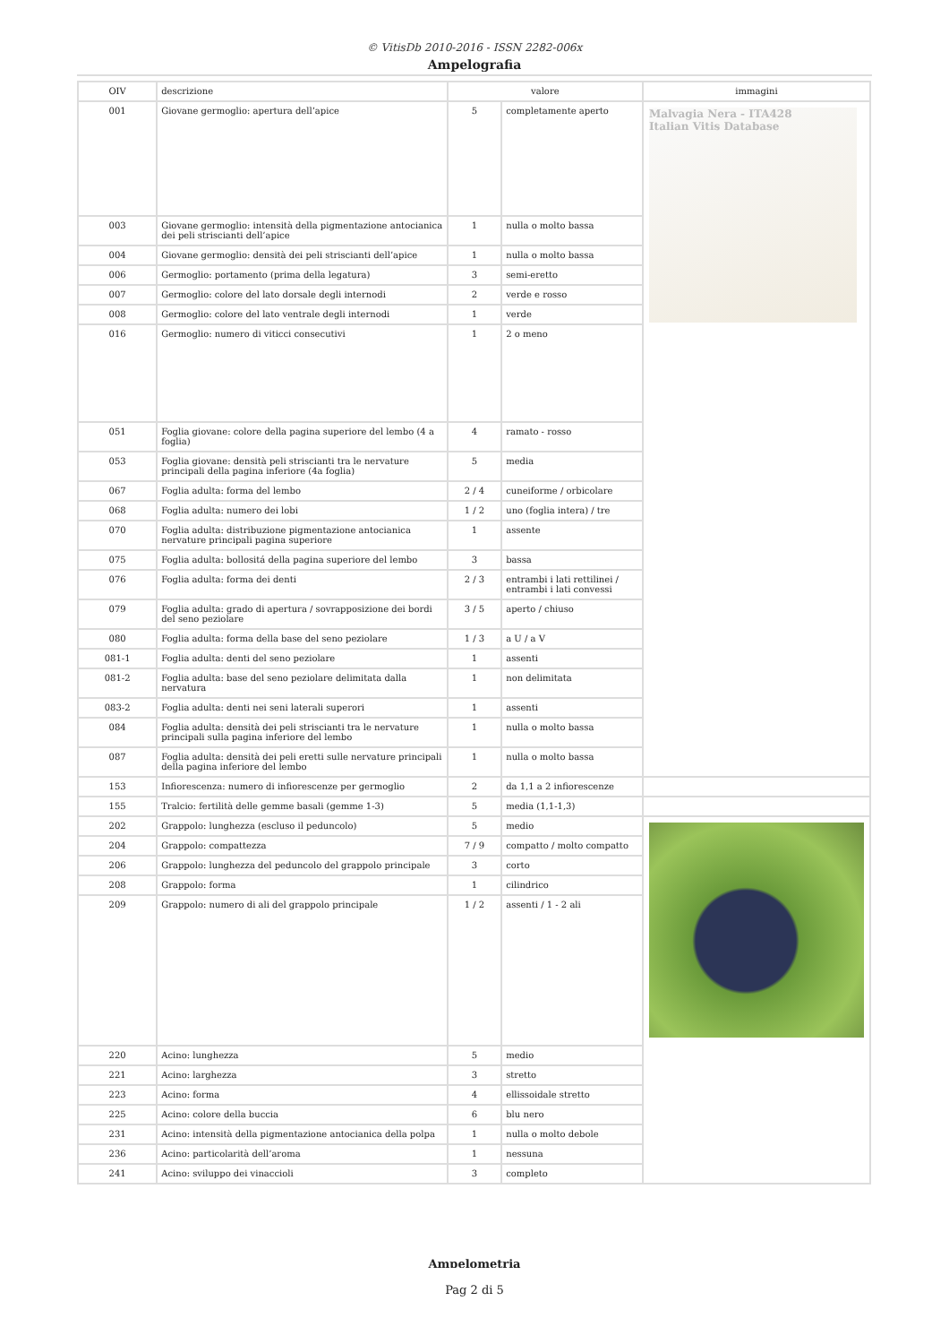© VitisDb 2010-2016 - ISSN 2282-006x
Ampelografia
| OIV | descrizione | valore | | immagini |
| --- | --- | --- | --- | --- |
| 001 | Giovane germoglio: apertura dell’apice | 5 | completamente aperto | Malvagia Nera - ITA428 Italian Vitis Database |
| 003 | Giovane germoglio: intensità della pigmentazione antocianica dei peli striscianti dell’apice | 1 | nulla o molto bassa | |
| 004 | Giovane germoglio: densità dei peli striscianti dell’apice | 1 | nulla o molto bassa | |
| 006 | Germoglio: portamento (prima della legatura) | 3 | semi-eretto | |
| 007 | Germoglio: colore del lato dorsale degli internodi | 2 | verde e rosso | |
| 008 | Germoglio: colore del lato ventrale degli internodi | 1 | verde | |
| 016 | Germoglio: numero di viticci consecutivi | 1 | 2 o meno | |
| 051 | Foglia giovane: colore della pagina superiore del lembo (4 a foglia) | 4 | ramato - rosso | |
| 053 | Foglia giovane: densità peli striscianti tra le nervature principali della pagina inferiore (4a foglia) | 5 | media | |
| 067 | Foglia adulta: forma del lembo | 2 / 4 | cuneiforme / orbicolare | |
| 068 | Foglia adulta: numero dei lobi | 1 / 2 | uno (foglia intera) / tre | |
| 070 | Foglia adulta: distribuzione pigmentazione antocianica nervature principali pagina superiore | 1 | assente | |
| 075 | Foglia adulta: bollositá della pagina superiore del lembo | 3 | bassa | |
| 076 | Foglia adulta: forma dei denti | 2 / 3 | entrambi i lati rettilinei / entrambi i lati convessi | |
| 079 | Foglia adulta: grado di apertura / sovrapposizione dei bordi del seno peziolare | 3 / 5 | aperto / chiuso | |
| 080 | Foglia adulta: forma della base del seno peziolare | 1 / 3 | a U / a V | |
| 081-1 | Foglia adulta: denti del seno peziolare | 1 | assenti | |
| 081-2 | Foglia adulta: base del seno peziolare delimitata dalla nervatura | 1 | non delimitata | |
| 083-2 | Foglia adulta: denti nei seni laterali superori | 1 | assenti | |
| 084 | Foglia adulta: densità dei peli striscianti tra le nervature principali sulla pagina inferiore del lembo | 1 | nulla o molto bassa | |
| 087 | Foglia adulta: densità dei peli eretti sulle nervature principali della pagina inferiore del lembo | 1 | nulla o molto bassa | |
| 153 | Infiorescenza: numero di infiorescenze per germoglio | 2 | da 1,1 a 2 infiorescenze | |
| 155 | Tralcio: fertilità delle gemme basali (gemme 1-3) | 5 | media (1,1-1,3) | |
| 202 | Grappolo: lunghezza (escluso il peduncolo) | 5 | medio | |
| 204 | Grappolo: compattezza | 7 / 9 | compatto / molto compatto | |
| 206 | Grappolo: lunghezza del peduncolo del grappolo principale | 3 | corto | |
| 208 | Grappolo: forma | 1 | cilindrico | |
| 209 | Grappolo: numero di ali del grappolo principale | 1 / 2 | assenti / 1 - 2 ali | |
| 220 | Acino: lunghezza | 5 | medio | |
| 221 | Acino: larghezza | 3 | stretto | |
| 223 | Acino: forma | 4 | ellissoidale stretto | |
| 225 | Acino: colore della buccia | 6 | blu nero | |
| 231 | Acino: intensità della pigmentazione antocianica della polpa | 1 | nulla o molto debole | |
| 236 | Acino: particolarità dell’aroma | 1 | nessuna | |
| 241 | Acino: sviluppo dei vinaccioli | 3 | completo | |
Ampelometria
Pag 2 di 5